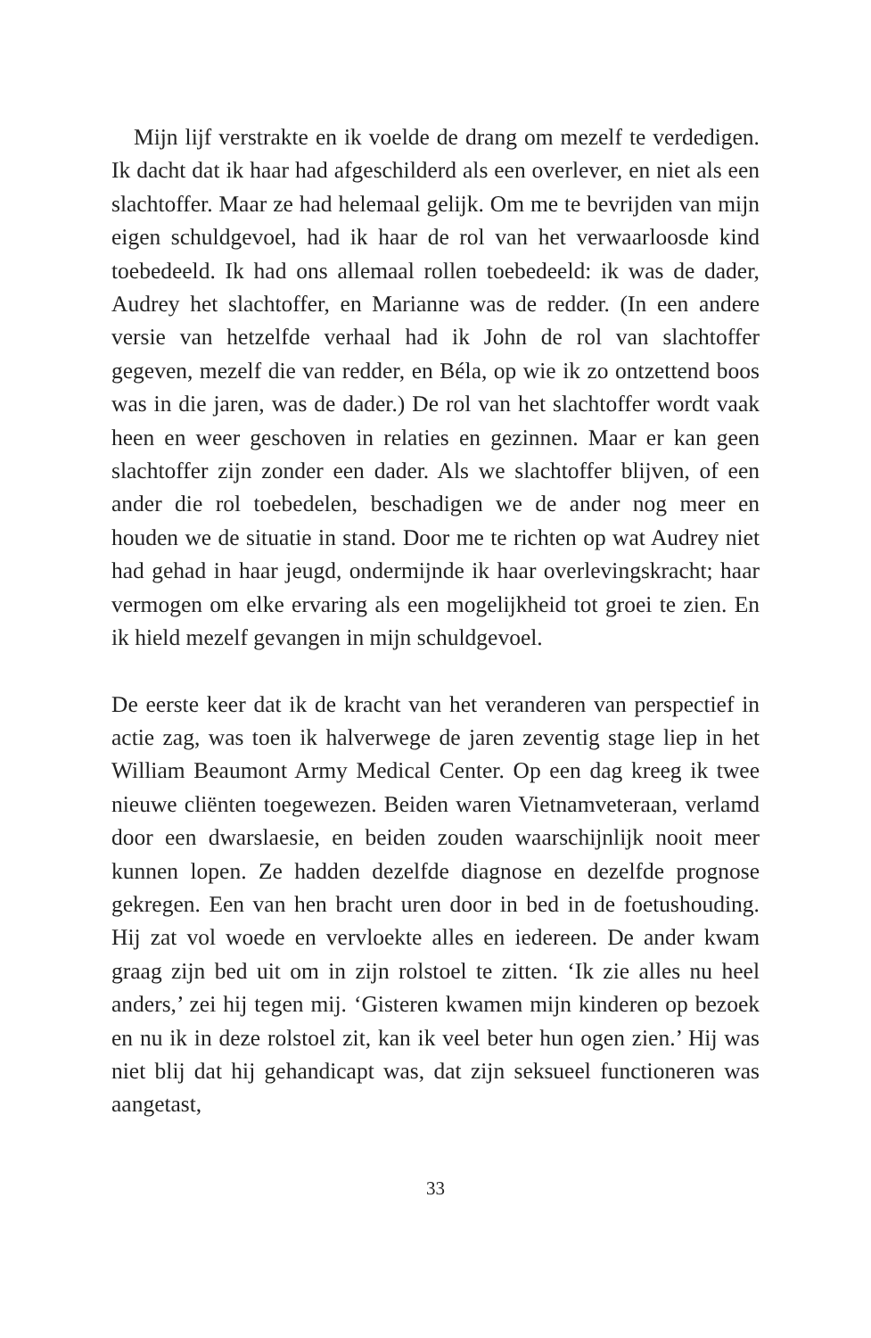Mijn lijf verstrakte en ik voelde de drang om mezelf te verdedigen. Ik dacht dat ik haar had afgeschilderd als een overlever, en niet als een slachtoffer. Maar ze had helemaal gelijk. Om me te bevrijden van mijn eigen schuldgevoel, had ik haar de rol van het verwaarloosde kind toebedeeld. Ik had ons allemaal rollen toebedeeld: ik was de dader, Audrey het slachtoffer, en Marianne was de redder. (In een andere versie van hetzelfde verhaal had ik John de rol van slachtoffer gegeven, mezelf die van redder, en Béla, op wie ik zo ontzettend boos was in die jaren, was de dader.) De rol van het slachtoffer wordt vaak heen en weer geschoven in relaties en gezinnen. Maar er kan geen slachtoffer zijn zonder een dader. Als we slachtoffer blijven, of een ander die rol toebedelen, beschadigen we de ander nog meer en houden we de situatie in stand. Door me te richten op wat Audrey niet had gehad in haar jeugd, ondermijnde ik haar overlevingskracht; haar vermogen om elke ervaring als een mogelijkheid tot groei te zien. En ik hield mezelf gevangen in mijn schuldgevoel.
De eerste keer dat ik de kracht van het veranderen van perspectief in actie zag, was toen ik halverwege de jaren zeventig stage liep in het William Beaumont Army Medical Center. Op een dag kreeg ik twee nieuwe cliënten toegewezen. Beiden waren Vietnamveteraan, verlamd door een dwarslaesie, en beiden zouden waarschijnlijk nooit meer kunnen lopen. Ze hadden dezelfde diagnose en dezelfde prognose gekregen. Een van hen bracht uren door in bed in de foetushouding. Hij zat vol woede en vervloekte alles en iedereen. De ander kwam graag zijn bed uit om in zijn rolstoel te zitten. ‘Ik zie alles nu heel anders,’ zei hij tegen mij. ‘Gisteren kwamen mijn kinderen op bezoek en nu ik in deze rolstoel zit, kan ik veel beter hun ogen zien.’ Hij was niet blij dat hij gehandicapt was, dat zijn seksueel functioneren was aangetast,
33